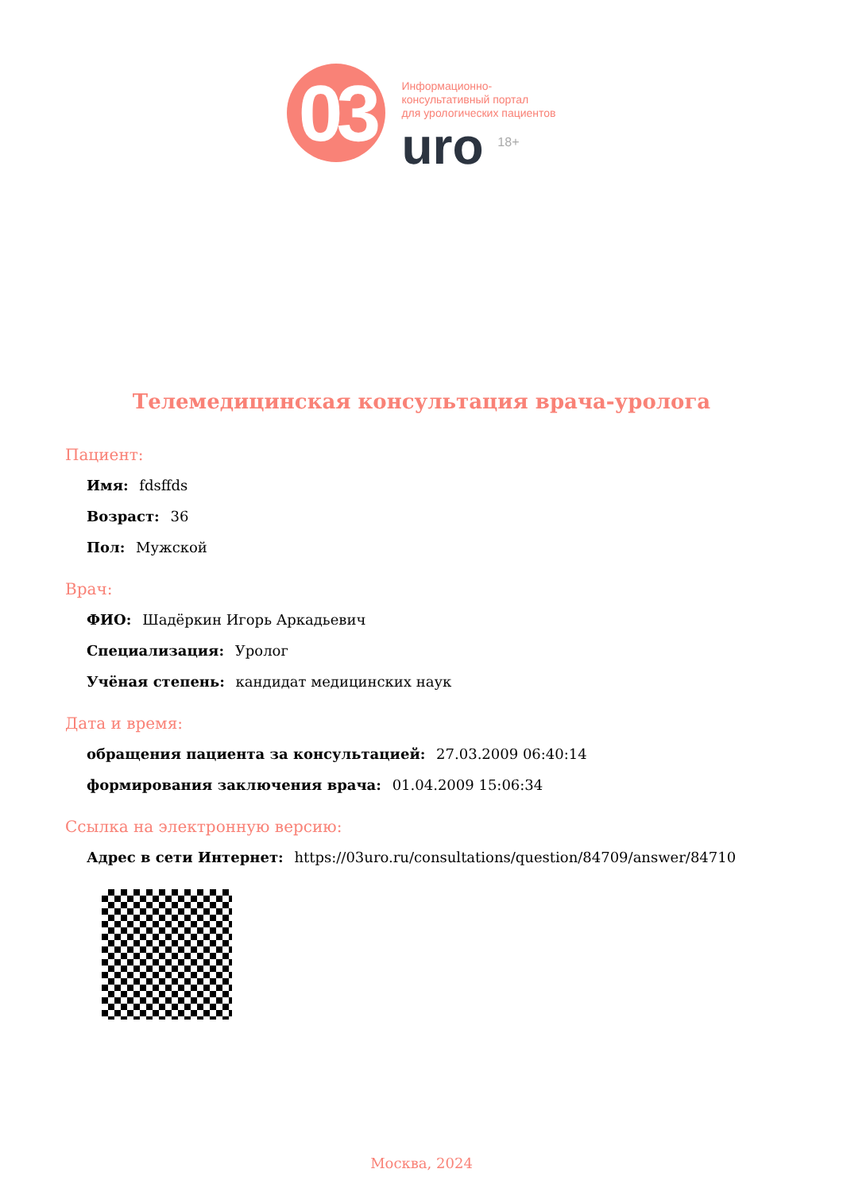03
Информационно-
консультативный портал
для урологических пациентов
uro <sup>18+</sup>
Телемедицинская консультация врача-уролога
Пациент:
Имя: fdsffds
Возраст: 36
Пол: Мужской
Врач:
ФИО: Шадёркин Игорь Аркадьевич
Специализация: Уролог
Учёная степень: кандидат медицинских наук
Дата и время:
обращения пациента за консультацией: 27.03.2009 06:40:14
формирования заключения врача: 01.04.2009 15:06:34
Ссылка на электронную версию:
Адрес в сети Интернет: https://03uro.ru/consultations/question/84709/answer/84710
Москва, 2024